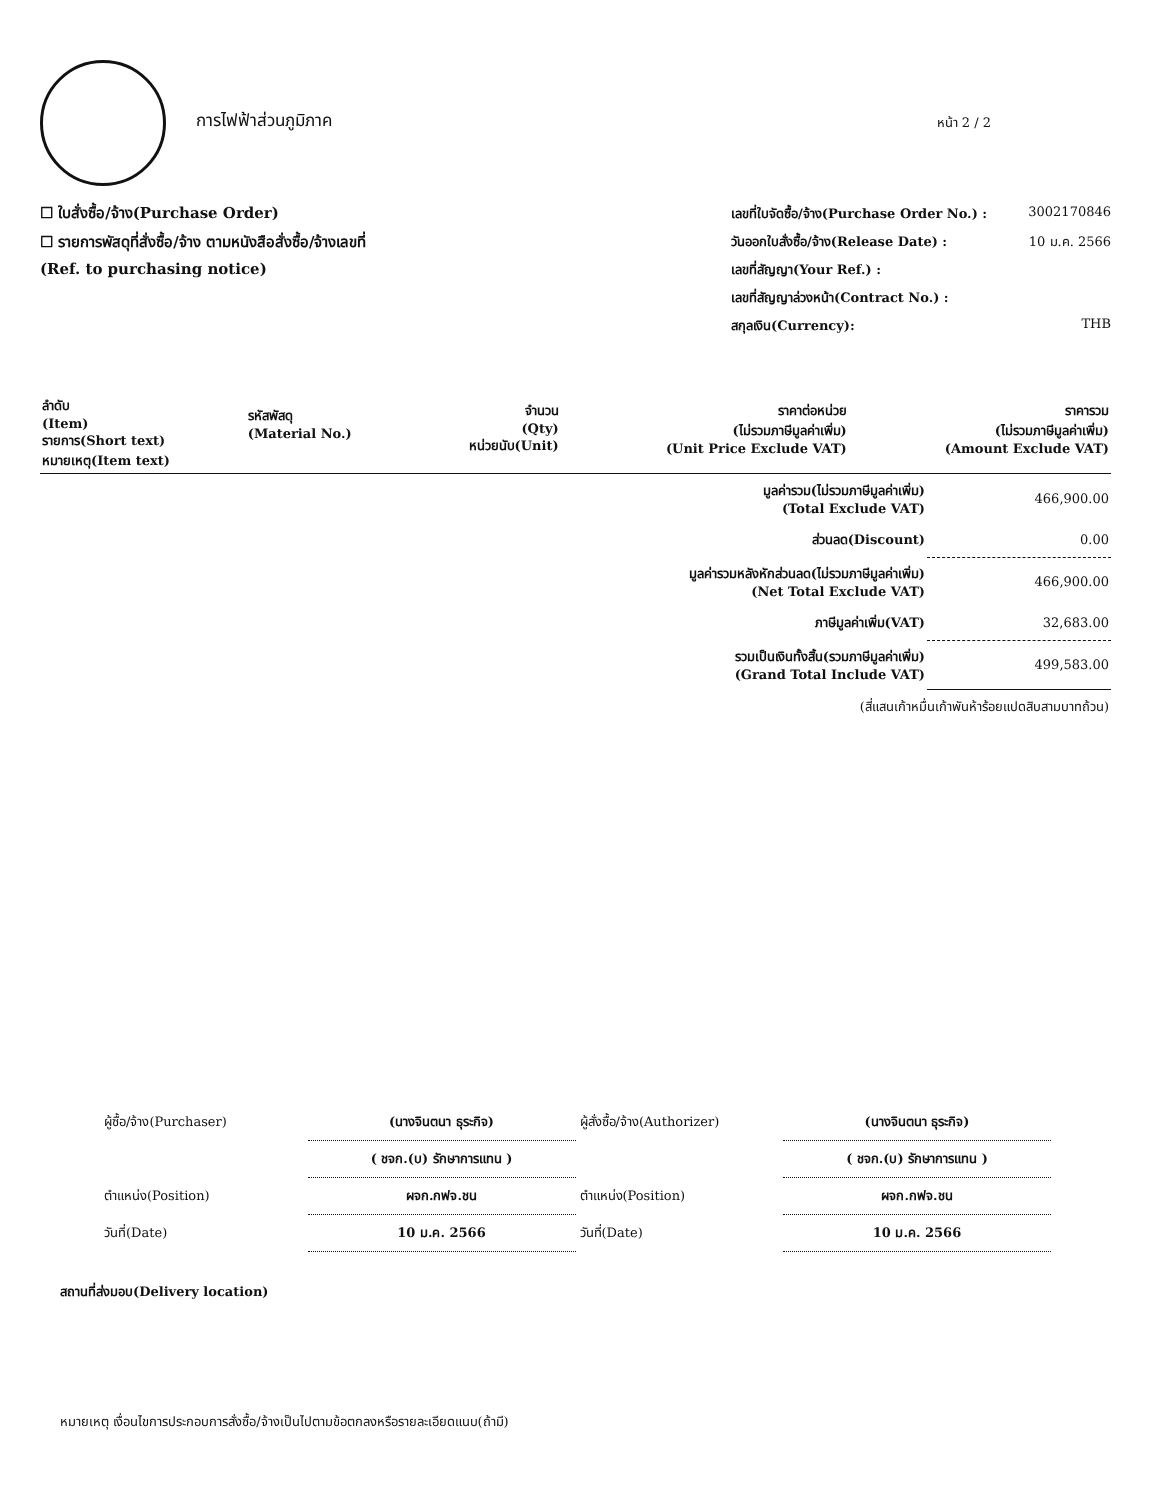การไฟฟ้าส่วนภูมิภาค
หน้า 2 / 2
☐ ใบสั่งซื้อ/จ้าง(Purchase Order)
☐ รายการพัสดุที่สั่งซื้อ/จ้าง ตามหนังสือสั่งซื้อ/จ้างเลขที่
(Ref. to purchasing notice)
เลขที่ใบจัดซื้อ/จ้าง(Purchase Order No.) : 3002170846
วันออกใบสั่งซื้อ/จ้าง(Release Date) : 10 ม.ค. 2566
เลขที่สัญญา(Your Ref.) :
เลขที่สัญญาล่วงหน้า(Contract No.) :
สกุลเงิน(Currency): THB
| ลำดับ (Item) รายการ(Short text) หมายเหตุ(Item text) | รหัสพัสดุ (Material No.) | จำนวน (Qty) หน่วยนับ(Unit) | ราคาต่อหน่วย (ไม่รวมภาษีมูลค่าเพิ่ม) (Unit Price Exclude VAT) | ราคารวม (ไม่รวมภาษีมูลค่าเพิ่ม) (Amount Exclude VAT) |
| --- | --- | --- | --- | --- |
| มูลค่ารวม(ไม่รวมภาษีมูลค่าเพิ่ม) (Total Exclude VAT) | 466,900.00 |
| ส่วนลด(Discount) | 0.00 |
| มูลค่ารวมหลังหักส่วนลด(ไม่รวมภาษีมูลค่าเพิ่ม) (Net Total Exclude VAT) | 466,900.00 |
| ภาษีมูลค่าเพิ่ม(VAT) | 32,683.00 |
| รวมเป็นเงินทั้งสิ้น(รวมภาษีมูลค่าเพิ่ม) (Grand Total Include VAT) | 499,583.00 |
| (สี่แสนเก้าหมื่นเก้าพันห้าร้อยแปดสิบสามบาทถ้วน) | |
| ผู้ซื้อ/จ้าง(Purchaser) | (นางจินตนา ธุระกิจ) |
| | ( ชจก.(บ) รักษาการแทน ) |
| ตำแหน่ง(Position) | ผจก.กฟจ.ชน |
| วันที่(Date) | 10 ม.ค. 2566 |
| ผู้สั่งซื้อ/จ้าง(Authorizer) | (นางจินตนา ธุระกิจ) |
| | ( ชจก.(บ) รักษาการแทน ) |
| ตำแหน่ง(Position) | ผจก.กฟจ.ชน |
| วันที่(Date) | 10 ม.ค. 2566 |
สถานที่ส่งมอบ(Delivery location)
หมายเหตุ เงื่อนไขการประกอบการสั่งซื้อ/จ้างเป็นไปตามข้อตกลงหรือรายละเอียดแนบ(ถ้ามี)